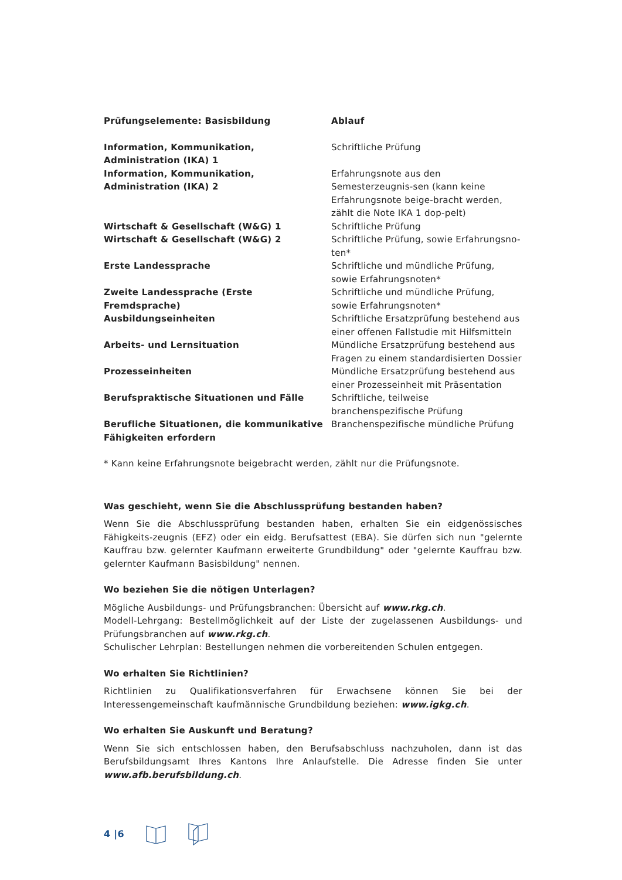| Prüfungselemente: Basisbildung | Ablauf |
| --- | --- |
| Information, Kommunikation, Administration (IKA) 1 | Schriftliche Prüfung |
| Information, Kommunikation, Administration (IKA) 2 | Erfahrungsnote aus den Semesterzeugnis-sen (kann keine Erfahrungsnote beige-bracht werden, zählt die Note IKA 1 dop-pelt) |
| Wirtschaft & Gesellschaft (W&G) 1 | Schriftliche Prüfung |
| Wirtschaft & Gesellschaft (W&G) 2 | Schriftliche Prüfung, sowie Erfahrungsno-ten* |
| Erste Landessprache | Schriftliche und mündliche Prüfung, sowie Erfahrungsnoten* |
| Zweite Landessprache (Erste Fremdsprache) | Schriftliche und mündliche Prüfung, sowie Erfahrungsnoten* |
| Ausbildungseinheiten | Schriftliche Ersatzprüfung bestehend aus einer offenen Fallstudie mit Hilfsmitteln |
| Arbeits- und Lernsituation | Mündliche Ersatzprüfung bestehend aus Fragen zu einem standardisierten Dossier |
| Prozesseinheiten | Mündliche Ersatzprüfung bestehend aus einer Prozesseinheit mit Präsentation |
| Berufspraktische Situationen und Fälle | Schriftliche, teilweise branchenspezifische Prüfung |
| Berufliche Situationen, die kommunikative Fähigkeiten erfordern | Branchenspezifische mündliche Prüfung |
* Kann keine Erfahrungsnote beigebracht werden, zählt nur die Prüfungsnote.
Was geschieht, wenn Sie die Abschlussprüfung bestanden haben?
Wenn Sie die Abschlussprüfung bestanden haben, erhalten Sie ein eidgenössisches Fähigkeits-zeugnis (EFZ) oder ein eidg. Berufsattest (EBA). Sie dürfen sich nun "gelernte Kauffrau bzw. gelernter Kaufmann erweiterte Grundbildung" oder "gelernte Kauffrau bzw. gelernter Kaufmann Basisbildung" nennen.
Wo beziehen Sie die nötigen Unterlagen?
Mögliche Ausbildungs- und Prüfungsbranchen: Übersicht auf www.rkg.ch.
Modell-Lehrgang: Bestellmöglichkeit auf der Liste der zugelassenen Ausbildungs- und Prüfungsbranchen auf www.rkg.ch.
Schulischer Lehrplan: Bestellungen nehmen die vorbereitenden Schulen entgegen.
Wo erhalten Sie Richtlinien?
Richtlinien zu Qualifikationsverfahren für Erwachsene können Sie bei der Interessengemeinschaft kaufmännische Grundbildung beziehen: www.igkg.ch.
Wo erhalten Sie Auskunft und Beratung?
Wenn Sie sich entschlossen haben, den Berufsabschluss nachzuholen, dann ist das Berufsbildungsamt Ihres Kantons Ihre Anlaufstelle. Die Adresse finden Sie unter www.afb.berufsbildung.ch.
4 |6